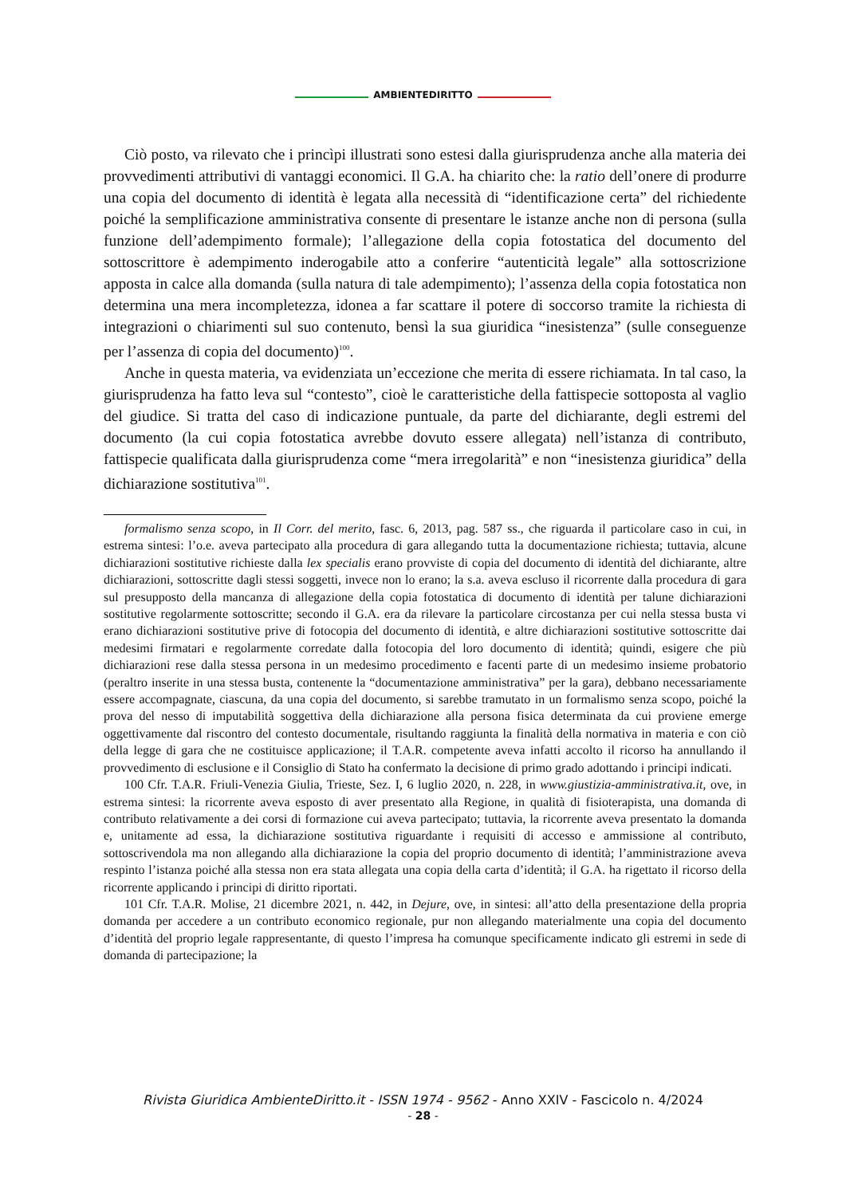AMBIENTEDIRITTO
Ciò posto, va rilevato che i princìpi illustrati sono estesi dalla giurisprudenza anche alla materia dei provvedimenti attributivi di vantaggi economici. Il G.A. ha chiarito che: la ratio dell’onere di produrre una copia del documento di identità è legata alla necessità di “identificazione certa” del richiedente poiché la semplificazione amministrativa consente di presentare le istanze anche non di persona (sulla funzione dell’adempimento formale); l’allegazione della copia fotostatica del documento del sottoscrittore è adempimento inderogabile atto a conferire “autenticità legale” alla sottoscrizione apposta in calce alla domanda (sulla natura di tale adempimento); l’assenza della copia fotostatica non determina una mera incompletezza, idonea a far scattare il potere di soccorso tramite la richiesta di integrazioni o chiarimenti sul suo contenuto, bensì la sua giuridica “inesistenza” (sulle conseguenze per l’assenza di copia del documento)<sup>100</sup>.
Anche in questa materia, va evidenziata un’eccezione che merita di essere richiamata. In tal caso, la giurisprudenza ha fatto leva sul “contesto”, cioè le caratteristiche della fattispecie sottoposta al vaglio del giudice. Si tratta del caso di indicazione puntuale, da parte del dichiarante, degli estremi del documento (la cui copia fotostatica avrebbe dovuto essere allegata) nell’istanza di contributo, fattispecie qualificata dalla giurisprudenza come “mera irregolarità” e non “inesistenza giuridica” della dichiarazione sostitutiva<sup>101</sup>.
formalismo senza scopo, in Il Corr. del merito, fasc. 6, 2013, pag. 587 ss., che riguarda il particolare caso in cui, in estrema sintesi: l’o.e. aveva partecipato alla procedura di gara allegando tutta la documentazione richiesta; tuttavia, alcune dichiarazioni sostitutive richieste dalla lex specialis erano provviste di copia del documento di identità del dichiarante, altre dichiarazioni, sottoscritte dagli stessi soggetti, invece non lo erano; la s.a. aveva escluso il ricorrente dalla procedura di gara sul presupposto della mancanza di allegazione della copia fotostatica di documento di identità per talune dichiarazioni sostitutive regolarmente sottoscritte; secondo il G.A. era da rilevare la particolare circostanza per cui nella stessa busta vi erano dichiarazioni sostitutive prive di fotocopia del documento di identità, e altre dichiarazioni sostitutive sottoscritte dai medesimi firmatari e regolarmente corredate dalla fotocopia del loro documento di identità; quindi, esigere che più dichiarazioni rese dalla stessa persona in un medesimo procedimento e facenti parte di un medesimo insieme probatorio (peraltro inserite in una stessa busta, contenente la “documentazione amministrativa” per la gara), debbano necessariamente essere accompagnate, ciascuna, da una copia del documento, si sarebbe tramutato in un formalismo senza scopo, poiché la prova del nesso di imputabilità soggettiva della dichiarazione alla persona fisica determinata da cui proviene emerge oggettivamente dal riscontro del contesto documentale, risultando raggiunta la finalità della normativa in materia e con ciò della legge di gara che ne costituisce applicazione; il T.A.R. competente aveva infatti accolto il ricorso ha annullando il provvedimento di esclusione e il Consiglio di Stato ha confermato la decisione di primo grado adottando i principi indicati.
100 Cfr. T.A.R. Friuli-Venezia Giulia, Trieste, Sez. I, 6 luglio 2020, n. 228, in www.giustizia-amministrativa.it, ove, in estrema sintesi: la ricorrente aveva esposto di aver presentato alla Regione, in qualità di fisioterapista, una domanda di contributo relativamente a dei corsi di formazione cui aveva partecipato; tuttavia, la ricorrente aveva presentato la domanda e, unitamente ad essa, la dichiarazione sostitutiva riguardante i requisiti di accesso e ammissione al contributo, sottoscrivendola ma non allegando alla dichiarazione la copia del proprio documento di identità; l’amministrazione aveva respinto l’istanza poiché alla stessa non era stata allegata una copia della carta d’identità; il G.A. ha rigettato il ricorso della ricorrente applicando i principi di diritto riportati.
101 Cfr. T.A.R. Molise, 21 dicembre 2021, n. 442, in Dejure, ove, in sintesi: all’atto della presentazione della propria domanda per accedere a un contributo economico regionale, pur non allegando materialmente una copia del documento d’identità del proprio legale rappresentante, di questo l’impresa ha comunque specificamente indicato gli estremi in sede di domanda di partecipazione; la
Rivista Giuridica AmbienteDiritto.it - ISSN 1974 - 9562 - Anno XXIV - Fascicolo n. 4/2024
- 28 -